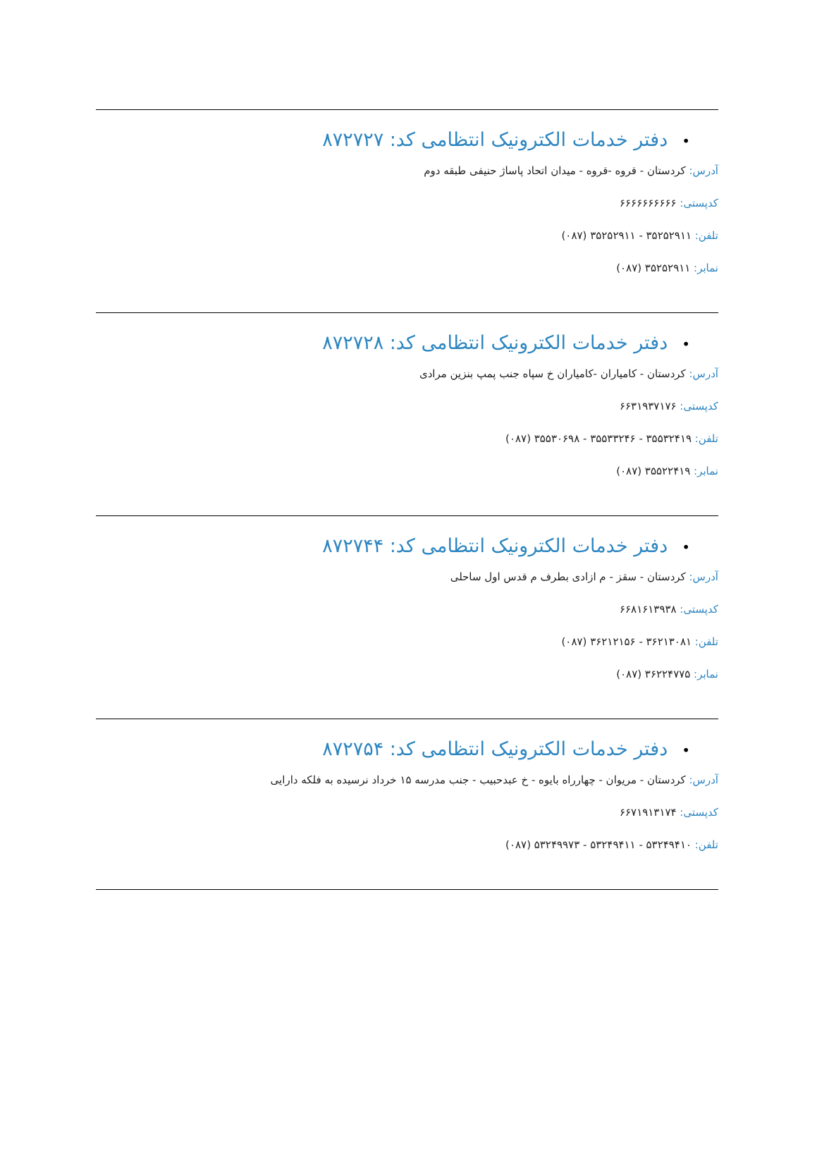•دفتر خدمات الکترونیک انتظامی کد: ۸۷۲۷۲۷
آدرس: کردستان - قروه -قروه - میدان اتحاد پاساژ حنیفی طبقه دوم
کدپستی: ۶۶۶۶۶۶۶۶۶۶
تلفن: ۳۵۲۵۲۹۱۱ - ۳۵۲۵۲۹۱۱ (۰۸۷)
نمابر: ۳۵۲۵۲۹۱۱ (۰۸۷)
•دفتر خدمات الکترونیک انتظامی کد: ۸۷۲۷۲۸
آدرس: کردستان - کامیاران -کامیاران خ سپاه جنب پمپ بنزین مرادی
کدپستی: ۶۶۳۱۹۳۷۱۷۶
تلفن: ۳۵۵۳۲۴۱۹ - ۳۵۵۳۳۲۴۶ - ۳۵۵۳۰۶۹۸ (۰۸۷)
نمابر: ۳۵۵۲۲۴۱۹ (۰۸۷)
•دفتر خدمات الکترونیک انتظامی کد: ۸۷۲۷۴۴
آدرس: کردستان - سقز - م ازادی بطرف م قدس اول ساحلی
کدپستی: ۶۶۸۱۶۱۳۹۳۸
تلفن: ۳۶۲۱۳۰۸۱ - ۳۶۲۱۲۱۵۶ (۰۸۷)
نمابر: ۳۶۲۲۴۷۷۵ (۰۸۷)
•دفتر خدمات الکترونیک انتظامی کد: ۸۷۲۷۵۴
آدرس: کردستان - مریوان - چهارراه بایوه - خ عبدحبیب - جنب مدرسه ۱۵ خرداد نرسیده به فلکه دارایی
کدپستی: ۶۶۷۱۹۱۳۱۷۴
تلفن: ۵۳۲۴۹۴۱۰ - ۵۳۲۴۹۴۱۱ - ۵۳۲۴۹۹۷۳ (۰۸۷)